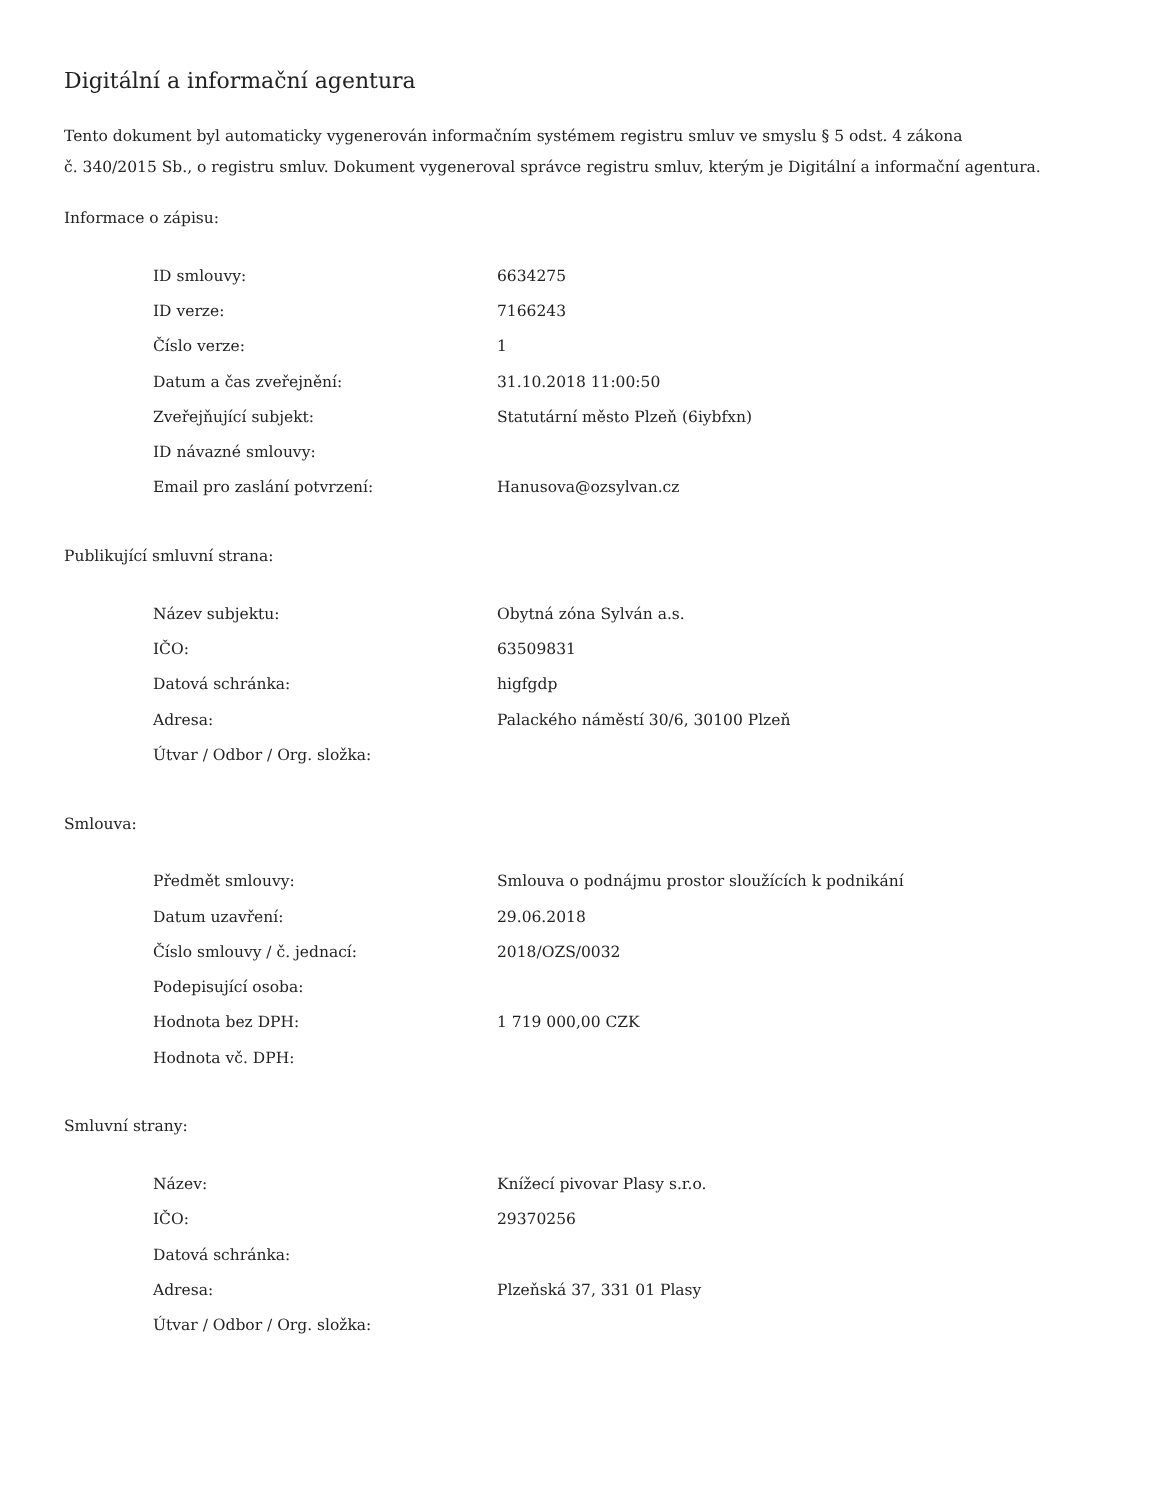Digitální a informační agentura
Tento dokument byl automaticky vygenerován informačním systémem registru smluv ve smyslu § 5 odst. 4 zákona
č. 340/2015 Sb., o registru smluv. Dokument vygeneroval správce registru smluv, kterým je Digitální a informační agentura.
Informace o zápisu:
| ID smlouvy: | 6634275 |
| ID verze: | 7166243 |
| Číslo verze: | 1 |
| Datum a čas zveřejnění: | 31.10.2018 11:00:50 |
| Zveřejňující subjekt: | Statutární město Plzeň (6iybfxn) |
| ID návazné smlouvy: | |
| Email pro zaslání potvrzení: | Hanusova@ozsylvan.cz |
Publikující smluvní strana:
| Název subjektu: | Obytná zóna Sylván a.s. |
| IČO: | 63509831 |
| Datová schránka: | higfgdp |
| Adresa: | Palackého náměstí 30/6, 30100 Plzeň |
| Útvar / Odbor / Org. složka: | |
Smlouva:
| Předmět smlouvy: | Smlouva o podnájmu prostor sloužících k podnikání |
| Datum uzavření: | 29.06.2018 |
| Číslo smlouvy / č. jednací: | 2018/OZS/0032 |
| Podepisující osoba: | |
| Hodnota bez DPH: | 1 719 000,00 CZK |
| Hodnota vč. DPH: | |
Smluvní strany:
| Název: | Knížecí pivovar Plasy s.r.o. |
| IČO: | 29370256 |
| Datová schránka: | |
| Adresa: | Plzeňská 37, 331 01 Plasy |
| Útvar / Odbor / Org. složka: | |